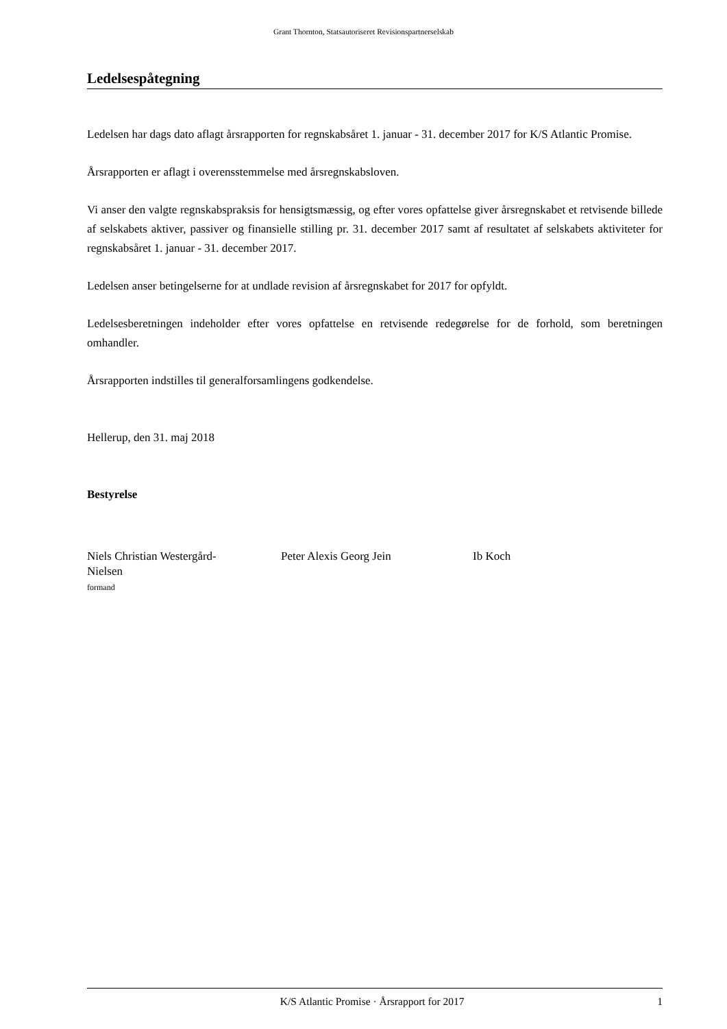Grant Thornton, Statsautoriseret Revisionspartnerselskab
Ledelsespåtegning
Ledelsen har dags dato aflagt årsrapporten for regnskabsåret 1. januar - 31. december 2017 for K/S Atlantic Promise.
Årsrapporten er aflagt i overensstemmelse med årsregnskabsloven.
Vi anser den valgte regnskabspraksis for hensigtsmæssig, og efter vores opfattelse giver årsregnskabet et retvisende billede af selskabets aktiver, passiver og finansielle stilling pr. 31. december 2017 samt af resultatet af selskabets aktiviteter for regnskabsåret 1. januar - 31. december 2017.
Ledelsen anser betingelserne for at undlade revision af årsregnskabet for 2017 for opfyldt.
Ledelsesberetningen indeholder efter vores opfattelse en retvisende redegørelse for de forhold, som beretningen omhandler.
Årsrapporten indstilles til generalforsamlingens godkendelse.
Hellerup, den 31. maj 2018
Bestyrelse
Niels Christian Westergård-
Nielsen
formand
Peter Alexis Georg Jein Ib Koch
K/S Atlantic Promise · Årsrapport for 2017 1